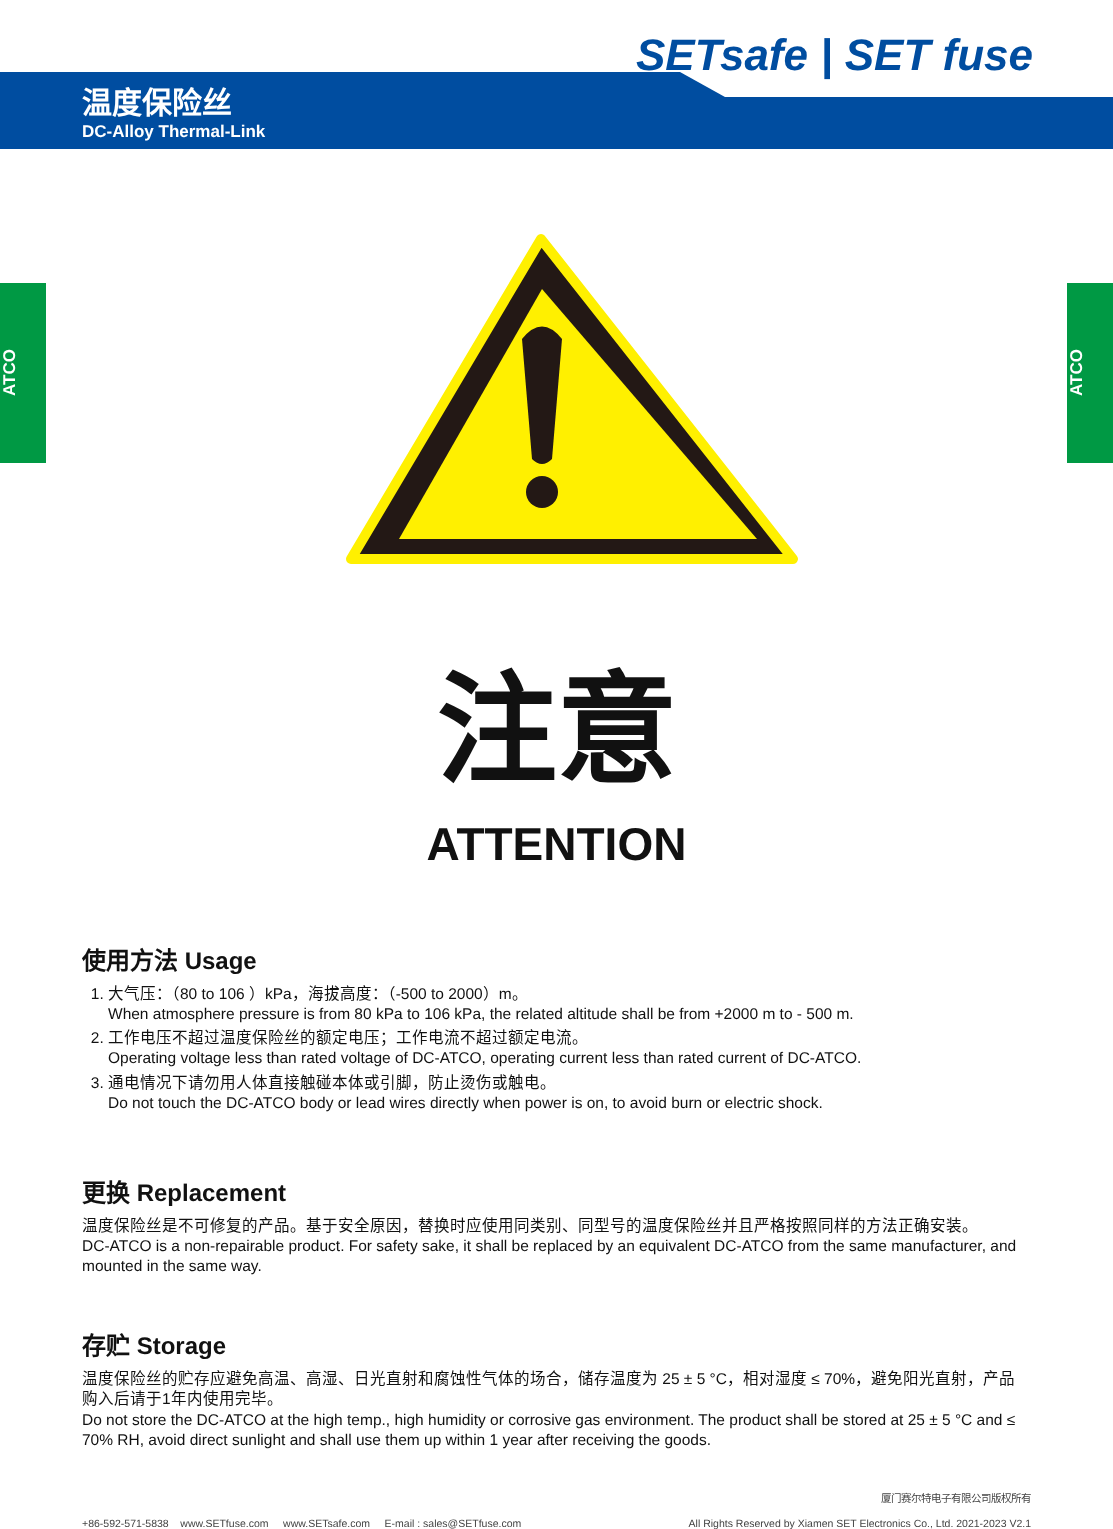SETsafe | SET fuse
温度保险丝
DC-Alloy Thermal-Link
ATCO
ATCO
注意
ATTENTION
使用方法 Usage
1. 大气压：（80 to 106 ）kPa，海拔高度：（-500 to 2000）m。
When atmosphere pressure is from 80 kPa to 106 kPa, the related altitude shall be from +2000 m to - 500 m.
2. 工作电压不超过温度保险丝的额定电压；工作电流不超过额定电流。
Operating voltage less than rated voltage of DC-ATCO, operating current less than rated current of DC-ATCO.
3. 通电情况下请勿用人体直接触碰本体或引脚，防止烫伤或触电。
Do not touch the DC-ATCO body or lead wires directly when power is on, to avoid burn or electric shock.
更换 Replacement
温度保险丝是不可修复的产品。基于安全原因，替换时应使用同类别、同型号的温度保险丝并且严格按照同样的方法正确安装。
DC-ATCO is a non-repairable product. For safety sake, it shall be replaced by an equivalent DC-ATCO from the same manufacturer, and mounted in the same way.
存贮 Storage
温度保险丝的贮存应避免高温、高湿、日光直射和腐蚀性气体的场合，储存温度为 25 ± 5 °C，相对湿度 ≤ 70%，避免阳光直射，产品购入后请于1年内使用完毕。
Do not store the DC-ATCO at the high temp., high humidity or corrosive gas environment. The product shall be stored at 25 ± 5 °C and ≤ 70% RH, avoid direct sunlight and shall use them up within 1 year after receiving the goods.
+86-592-571-5838 www.SETfuse.com www.SETsafe.com E-mail : sales@SETfuse.com
厦门赛尔特电子有限公司版权所有
All Rights Reserved by Xiamen SET Electronics Co., Ltd. 2021-2023 V2.1